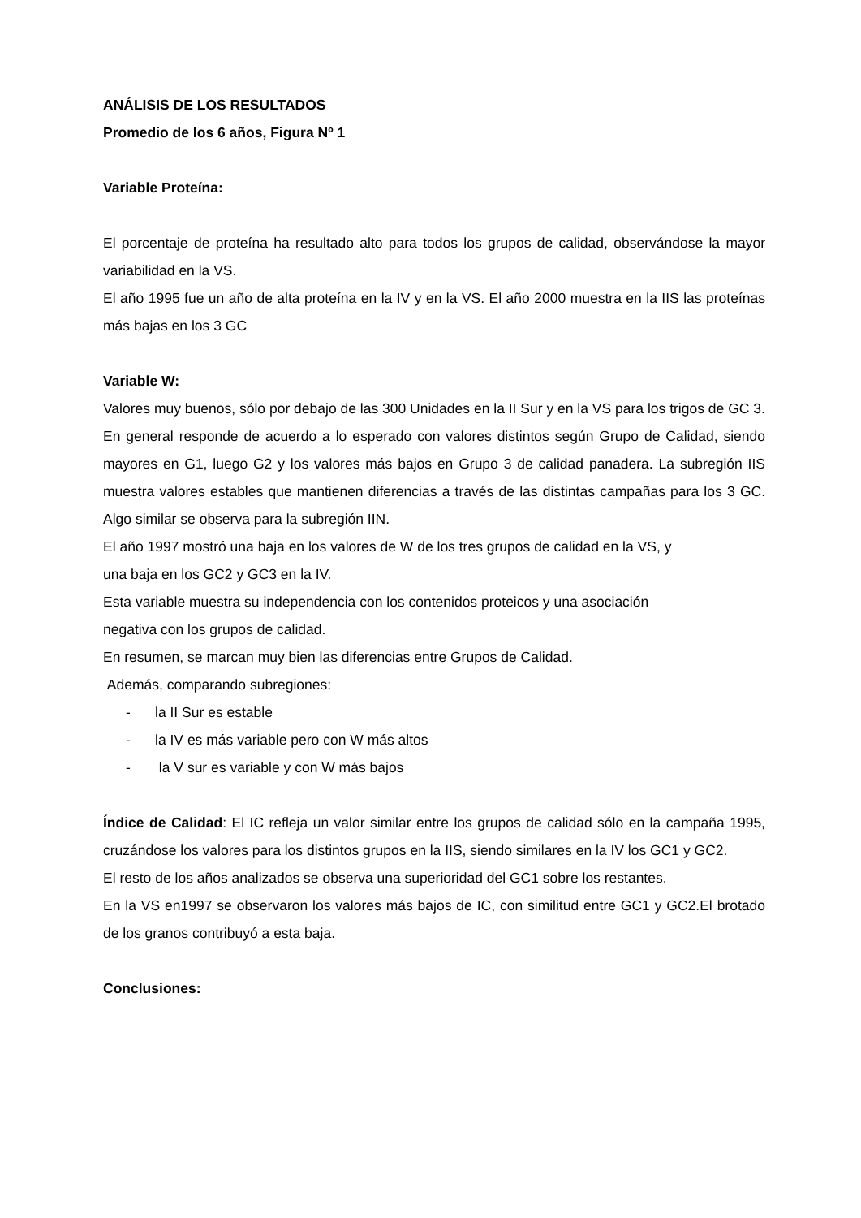ANÁLISIS DE LOS RESULTADOS
Promedio de los 6 años, Figura Nº 1
Variable Proteína:
El porcentaje de proteína ha resultado alto para todos los grupos de calidad, observándose la mayor variabilidad en la VS.
El año 1995 fue un año de alta proteína en la IV y en la VS. El año 2000 muestra en la IIS las proteínas más bajas en los 3 GC
Variable W:
Valores muy buenos, sólo por debajo de las 300 Unidades en la II Sur y en la VS para los trigos de GC 3.
En general responde de acuerdo a lo esperado con valores distintos según Grupo de Calidad, siendo mayores en G1, luego G2 y los valores más bajos en Grupo 3 de calidad panadera. La subregión IIS muestra valores estables que mantienen diferencias a través de las distintas campañas para los 3 GC. Algo similar se observa para la subregión IIN.
El año 1997 mostró una baja en los valores de W de los tres grupos de calidad en la VS, y
una baja en los GC2 y GC3 en la IV.
Esta variable muestra su independencia con los contenidos proteicos y una asociación
negativa con los grupos de calidad.
En resumen, se marcan muy bien las diferencias entre Grupos de Calidad.
Además, comparando subregiones:
- la II Sur es estable
- la IV es más variable pero con W más altos
- la V sur es variable y con W más bajos
Índice de Calidad: El IC refleja un valor similar entre los grupos de calidad sólo en la campaña 1995, cruzándose los valores para los distintos grupos en la IIS, siendo similares en la IV los GC1 y GC2.
El resto de los años analizados se observa una superioridad del GC1 sobre los restantes.
En la VS en1997 se observaron los valores más bajos de IC, con similitud entre GC1 y GC2.El brotado de los granos contribuyó a esta baja.
Conclusiones: